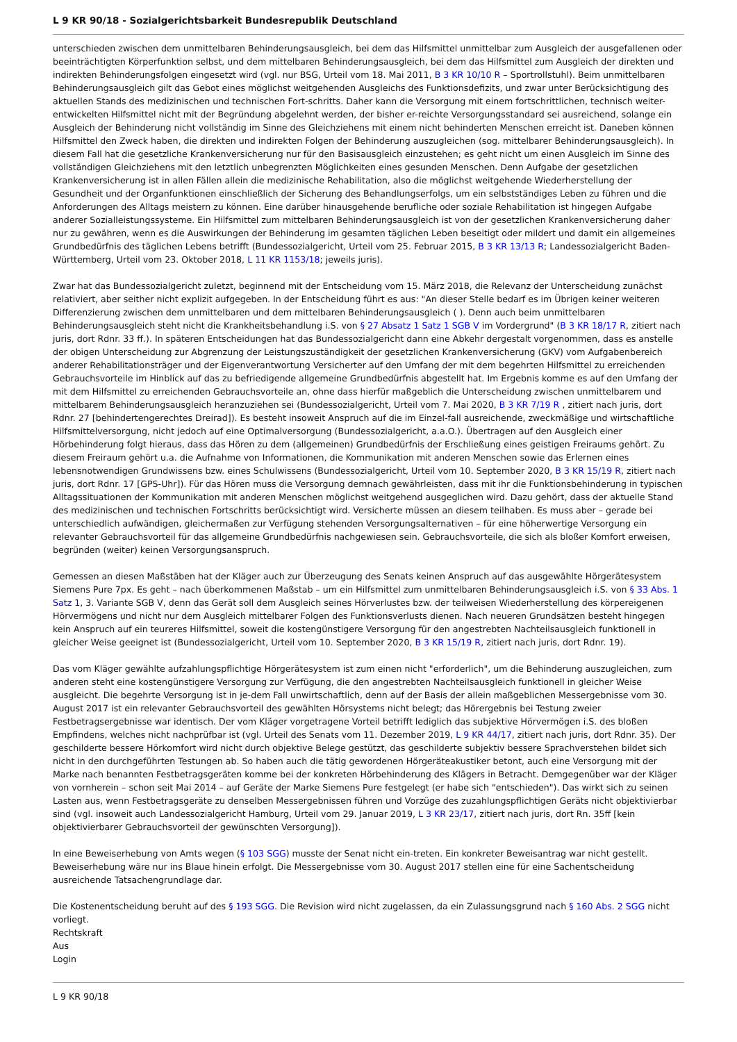L 9 KR 90/18 - Sozialgerichtsbarkeit Bundesrepublik Deutschland
unterschieden zwischen dem unmittelbaren Behinderungsausgleich, bei dem das Hilfsmittel unmittelbar zum Ausgleich der ausgefallenen oder beeinträchtigten Körperfunktion selbst, und dem mittelbaren Behinderungsausgleich, bei dem das Hilfsmittel zum Ausgleich der direkten und indirekten Behinderungsfolgen eingesetzt wird (vgl. nur BSG, Urteil vom 18. Mai 2011, B 3 KR 10/10 R – Sportrollstuhl). Beim unmittelbaren Behinderungsausgleich gilt das Gebot eines möglichst weitgehenden Ausgleichs des Funktionsdefizits, und zwar unter Berücksichtigung des aktuellen Stands des medizinischen und technischen Fort-schritts. Daher kann die Versorgung mit einem fortschrittlichen, technisch weiter-entwickelten Hilfsmittel nicht mit der Begründung abgelehnt werden, der bisher er-reichte Versorgungsstandard sei ausreichend, solange ein Ausgleich der Behinderung nicht vollständig im Sinne des Gleichziehens mit einem nicht behinderten Menschen erreicht ist. Daneben können Hilfsmittel den Zweck haben, die direkten und indirekten Folgen der Behinderung auszugleichen (sog. mittelbarer Behinderungsausgleich). In diesem Fall hat die gesetzliche Krankenversicherung nur für den Basisausgleich einzustehen; es geht nicht um einen Ausgleich im Sinne des vollständigen Gleichziehens mit den letztlich unbegrenzten Möglichkeiten eines gesunden Menschen. Denn Aufgabe der gesetzlichen Krankenversicherung ist in allen Fällen allein die medizinische Rehabilitation, also die möglichst weitgehende Wiederherstellung der Gesundheit und der Organfunktionen einschließlich der Sicherung des Behandlungserfolgs, um ein selbstständiges Leben zu führen und die Anforderungen des Alltags meistern zu können. Eine darüber hinausgehende berufliche oder soziale Rehabilitation ist hingegen Aufgabe anderer Sozialleistungssysteme. Ein Hilfsmittel zum mittelbaren Behinderungsausgleich ist von der gesetzlichen Krankenversicherung daher nur zu gewähren, wenn es die Auswirkungen der Behinderung im gesamten täglichen Leben beseitigt oder mildert und damit ein allgemeines Grundbedürfnis des täglichen Lebens betrifft (Bundessozialgericht, Urteil vom 25. Februar 2015, B 3 KR 13/13 R; Landessozialgericht Baden-Württemberg, Urteil vom 23. Oktober 2018, L 11 KR 1153/18; jeweils juris).
Zwar hat das Bundessozialgericht zuletzt, beginnend mit der Entscheidung vom 15. März 2018, die Relevanz der Unterscheidung zunächst relativiert, aber seither nicht explizit aufgegeben. In der Entscheidung führt es aus: "An dieser Stelle bedarf es im Übrigen keiner weiteren Differenzierung zwischen dem unmittelbaren und dem mittelbaren Behinderungsausgleich ( ). Denn auch beim unmittelbaren Behinderungsausgleich steht nicht die Krankheitsbehandlung i.S. von § 27 Absatz 1 Satz 1 SGB V im Vordergrund" (B 3 KR 18/17 R, zitiert nach juris, dort Rdnr. 33 ff.). In späteren Entscheidungen hat das Bundessozialgericht dann eine Abkehr dergestalt vorgenommen, dass es anstelle der obigen Unterscheidung zur Abgrenzung der Leistungszuständigkeit der gesetzlichen Krankenversicherung (GKV) vom Aufgabenbereich anderer Rehabilitationsträger und der Eigenverantwortung Versicherter auf den Umfang der mit dem begehrten Hilfsmittel zu erreichenden Gebrauchsvorteile im Hinblick auf das zu befriedigende allgemeine Grundbedürfnis abgestellt hat. Im Ergebnis komme es auf den Umfang der mit dem Hilfsmittel zu erreichenden Gebrauchsvorteile an, ohne dass hierfür maßgeblich die Unterscheidung zwischen unmittelbarem und mittelbarem Behinderungsausgleich heranzuziehen sei (Bundessozialgericht, Urteil vom 7. Mai 2020, B 3 KR 7/19 R , zitiert nach juris, dort Rdnr. 27 [behindertengerechtes Dreirad]). Es besteht insoweit Anspruch auf die im Einzel-fall ausreichende, zweckmäßige und wirtschaftliche Hilfsmittelversorgung, nicht jedoch auf eine Optimalversorgung (Bundessozialgericht, a.a.O.). Übertragen auf den Ausgleich einer Hörbehinderung folgt hieraus, dass das Hören zu dem (allgemeinen) Grundbedürfnis der Erschließung eines geistigen Freiraums gehört. Zu diesem Freiraum gehört u.a. die Aufnahme von Informationen, die Kommunikation mit anderen Menschen sowie das Erlernen eines lebensnotwendigen Grundwissens bzw. eines Schulwissens (Bundessozialgericht, Urteil vom 10. September 2020, B 3 KR 15/19 R, zitiert nach juris, dort Rdnr. 17 [GPS-Uhr]). Für das Hören muss die Versorgung demnach gewährleisten, dass mit ihr die Funktionsbehinderung in typischen Alltagssituationen der Kommunikation mit anderen Menschen möglichst weitgehend ausgeglichen wird. Dazu gehört, dass der aktuelle Stand des medizinischen und technischen Fortschritts berücksichtigt wird. Versicherte müssen an diesem teilhaben. Es muss aber – gerade bei unterschiedlich aufwändigen, gleichermaßen zur Verfügung stehenden Versorgungsalternativen – für eine höherwertige Versorgung ein relevanter Gebrauchsvorteil für das allgemeine Grundbedürfnis nachgewiesen sein. Gebrauchsvorteile, die sich als bloßer Komfort erweisen, begründen (weiter) keinen Versorgungsanspruch.
Gemessen an diesen Maßstäben hat der Kläger auch zur Überzeugung des Senats keinen Anspruch auf das ausgewählte Hörgerätesystem Siemens Pure 7px. Es geht – nach überkommenen Maßstab – um ein Hilfsmittel zum unmittelbaren Behinderungsausgleich i.S. von § 33 Abs. 1 Satz 1, 3. Variante SGB V, denn das Gerät soll dem Ausgleich seines Hörverlustes bzw. der teilweisen Wiederherstellung des körpereigenen Hörvermögens und nicht nur dem Ausgleich mittelbarer Folgen des Funktionsverlusts dienen. Nach neueren Grundsätzen besteht hingegen kein Anspruch auf ein teureres Hilfsmittel, soweit die kostengünstigere Versorgung für den angestrebten Nachteilsausgleich funktionell in gleicher Weise geeignet ist (Bundessozialgericht, Urteil vom 10. September 2020, B 3 KR 15/19 R, zitiert nach juris, dort Rdnr. 19).
Das vom Kläger gewählte aufzahlungspflichtige Hörgerätesystem ist zum einen nicht "erforderlich", um die Behinderung auszugleichen, zum anderen steht eine kostengünstigere Versorgung zur Verfügung, die den angestrebten Nachteilsausgleich funktionell in gleicher Weise ausgleicht. Die begehrte Versorgung ist in je-dem Fall unwirtschaftlich, denn auf der Basis der allein maßgeblichen Messergebnisse vom 30. August 2017 ist ein relevanter Gebrauchsvorteil des gewählten Hörsystems nicht belegt; das Hörergebnis bei Testung zweier Festbetragsergebnisse war identisch. Der vom Kläger vorgetragene Vorteil betrifft lediglich das subjektive Hörvermögen i.S. des bloßen Empfindens, welches nicht nachprüfbar ist (vgl. Urteil des Senats vom 11. Dezember 2019, L 9 KR 44/17, zitiert nach juris, dort Rdnr. 35). Der geschilderte bessere Hörkomfort wird nicht durch objektive Belege gestützt, das geschilderte subjektiv bessere Sprachverstehen bildet sich nicht in den durchgeführten Testungen ab. So haben auch die tätig gewordenen Hörgeräteakustiker betont, auch eine Versorgung mit der Marke nach benannten Festbetragsgeräten komme bei der konkreten Hörbehinderung des Klägers in Betracht. Demgegenüber war der Kläger von vornherein – schon seit Mai 2014 – auf Geräte der Marke Siemens Pure festgelegt (er habe sich "entschieden"). Das wirkt sich zu seinen Lasten aus, wenn Festbetragsgeräte zu denselben Messergebnissen führen und Vorzüge des zuzahlungspflichtigen Geräts nicht objektivierbar sind (vgl. insoweit auch Landessozialgericht Hamburg, Urteil vom 29. Januar 2019, L 3 KR 23/17, zitiert nach juris, dort Rn. 35ff [kein objektivierbarer Gebrauchsvorteil der gewünschten Versorgung]).
In eine Beweiserhebung von Amts wegen (§ 103 SGG) musste der Senat nicht ein-treten. Ein konkreter Beweisantrag war nicht gestellt. Beweiserhebung wäre nur ins Blaue hinein erfolgt. Die Messergebnisse vom 30. August 2017 stellen eine für eine Sachentscheidung ausreichende Tatsachengrundlage dar.
Die Kostenentscheidung beruht auf des § 193 SGG. Die Revision wird nicht zugelassen, da ein Zulassungsgrund nach § 160 Abs. 2 SGG nicht vorliegt.
Rechtskraft
Aus
Login
L 9 KR 90/18